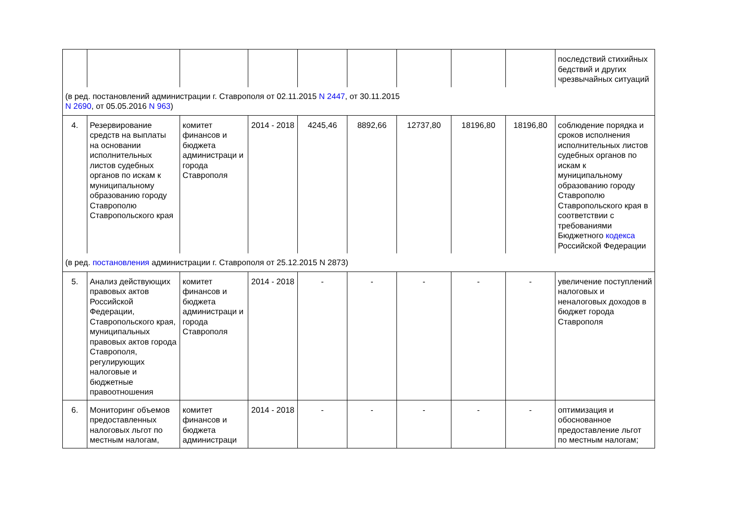| | | | | | | | | | последствий стихийных бедствий и других чрезвычайных ситуаций |
| (в ред. постановлений администрации г. Ставрополя от 02.11.2015 N 2447 , от 30.11.2015 N 2690 , от 05.05.2016 N 963 ) | | | | | | | | | |
| 4. | Резервирование средств на выплаты на основании исполнительных листов судебных органов по искам к муниципальному образованию городу Ставрополю Ставропольского края | комитет финансов и бюджета администраци и города Ставрополя | 2014 - 2018 | 4245,46 | 8892,66 | 12737,80 | 18196,80 | 18196,80 | соблюдение порядка и сроков исполнения исполнительных листов судебных органов по искам к муниципальному образованию городу Ставрополю Ставропольского края в соответствии с требованиями Бюджетного кодекса Российской Федерации |
| (в ред. постановления администрации г. Ставрополя от 25.12.2015 N 2873) | | | | | | | | | |
| 5. | Анализ действующих правовых актов Российской Федерации, Ставропольского края, муниципальных правовых актов города Ставрополя, регулирующих налоговые и бюджетные правоотношения | комитет финансов и бюджета администраци и города Ставрополя | 2014 - 2018 | - | - | - | - | - | увеличение поступлений налоговых и неналоговых доходов в бюджет города Ставрополя |
| 6. | Мониторинг объемов предоставленных налоговых льгот по местным налогам, | комитет финансов и бюджета администраци | 2014 - 2018 | - | - | - | - | - | оптимизация и обоснованное предоставление льгот по местным налогам; |